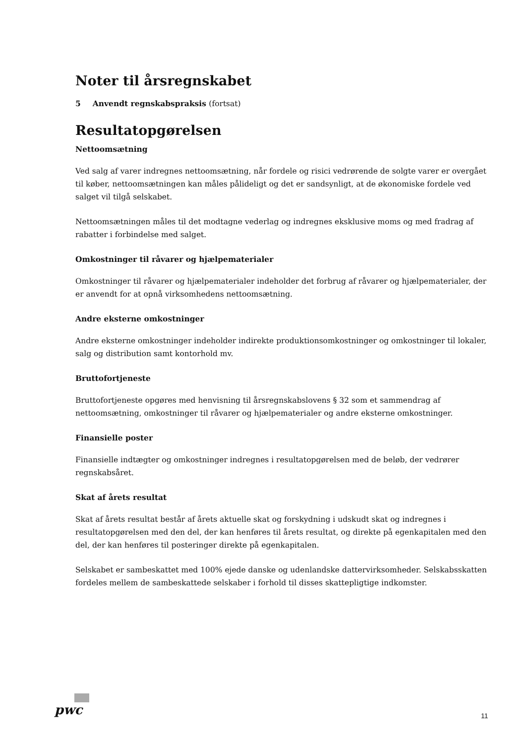Noter til årsregnskabet
5 Anvendt regnskabspraksis (fortsat)
Resultatopgørelsen
Nettoomsætning
Ved salg af varer indregnes nettoomsætning, når fordele og risici vedrørende de solgte varer er overgået til køber, nettoomsætningen kan måles pålideligt og det er sandsynligt, at de økonomiske fordele ved salget vil tilgå selskabet.
Nettoomsætningen måles til det modtagne vederlag og indregnes eksklusive moms og med fradrag af rabatter i forbindelse med salget.
Omkostninger til råvarer og hjælpematerialer
Omkostninger til råvarer og hjælpematerialer indeholder det forbrug af råvarer og hjælpematerialer, der er anvendt for at opnå virksomhedens nettoomsætning.
Andre eksterne omkostninger
Andre eksterne omkostninger indeholder indirekte produktionsomkostninger og omkostninger til lokaler, salg og distribution samt kontorhold mv.
Bruttofortjeneste
Bruttofortjeneste opgøres med henvisning til årsregnskabslovens § 32 som et sammendrag af nettoomsætning, omkostninger til råvarer og hjælpematerialer og andre eksterne omkostninger.
Finansielle poster
Finansielle indtægter og omkostninger indregnes i resultatopgørelsen med de beløb, der vedrører regnskabsåret.
Skat af årets resultat
Skat af årets resultat består af årets aktuelle skat og forskydning i udskudt skat og indregnes i resultatopgørelsen med den del, der kan henføres til årets resultat, og direkte på egenkapitalen med den del, der kan henføres til posteringer direkte på egenkapitalen.
Selskabet er sambeskattet med 100% ejede danske og udenlandske dattervirksomheder. Selskabsskatten fordeles mellem de sambeskattede selskaber i forhold til disses skattepligtige indkomster.
pwc 11